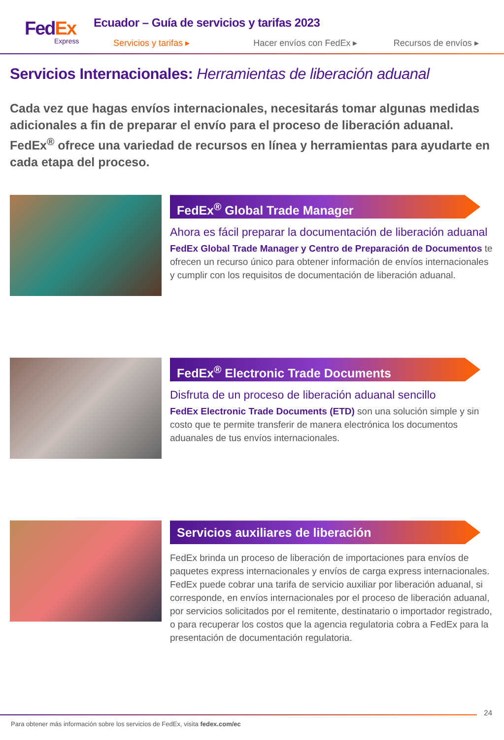FedEx
Express
Ecuador – Guía de servicios y tarifas 2023
Servicios y tarifas ▸ Hacer envíos con FedEx ▸ Recursos de envíos ▸
Servicios Internacionales: Herramientas de liberación aduanal
Cada vez que hagas envíos internacionales, necesitarás tomar algunas medidas adicionales a fin de preparar el envío para el proceso de liberación aduanal. FedEx<sup>®</sup> ofrece una variedad de recursos en línea y herramientas para ayudarte en cada etapa del proceso.
FedEx<sup>®</sup> Global Trade Manager
Ahora es fácil preparar la documentación de liberación aduanal
FedEx Global Trade Manager y Centro de Preparación de Documentos te ofrecen un recurso único para obtener información de envíos internacionales y cumplir con los requisitos de documentación de liberación aduanal.
FedEx<sup>®</sup> Electronic Trade Documents
Disfruta de un proceso de liberación aduanal sencillo
FedEx Electronic Trade Documents (ETD) son una solución simple y sin costo que te permite transferir de manera electrónica los documentos aduanales de tus envíos internacionales.
Servicios auxiliares de liberación
FedEx brinda un proceso de liberación de importaciones para envíos de paquetes express internacionales y envíos de carga express internacionales. FedEx puede cobrar una tarifa de servicio auxiliar por liberación aduanal, si corresponde, en envíos internacionales por el proceso de liberación aduanal, por servicios solicitados por el remitente, destinatario o importador registrado, o para recuperar los costos que la agencia regulatoria cobra a FedEx para la presentación de documentación regulatoria.
24
Para obtener más información sobre los servicios de FedEx, visita fedex.com/ec